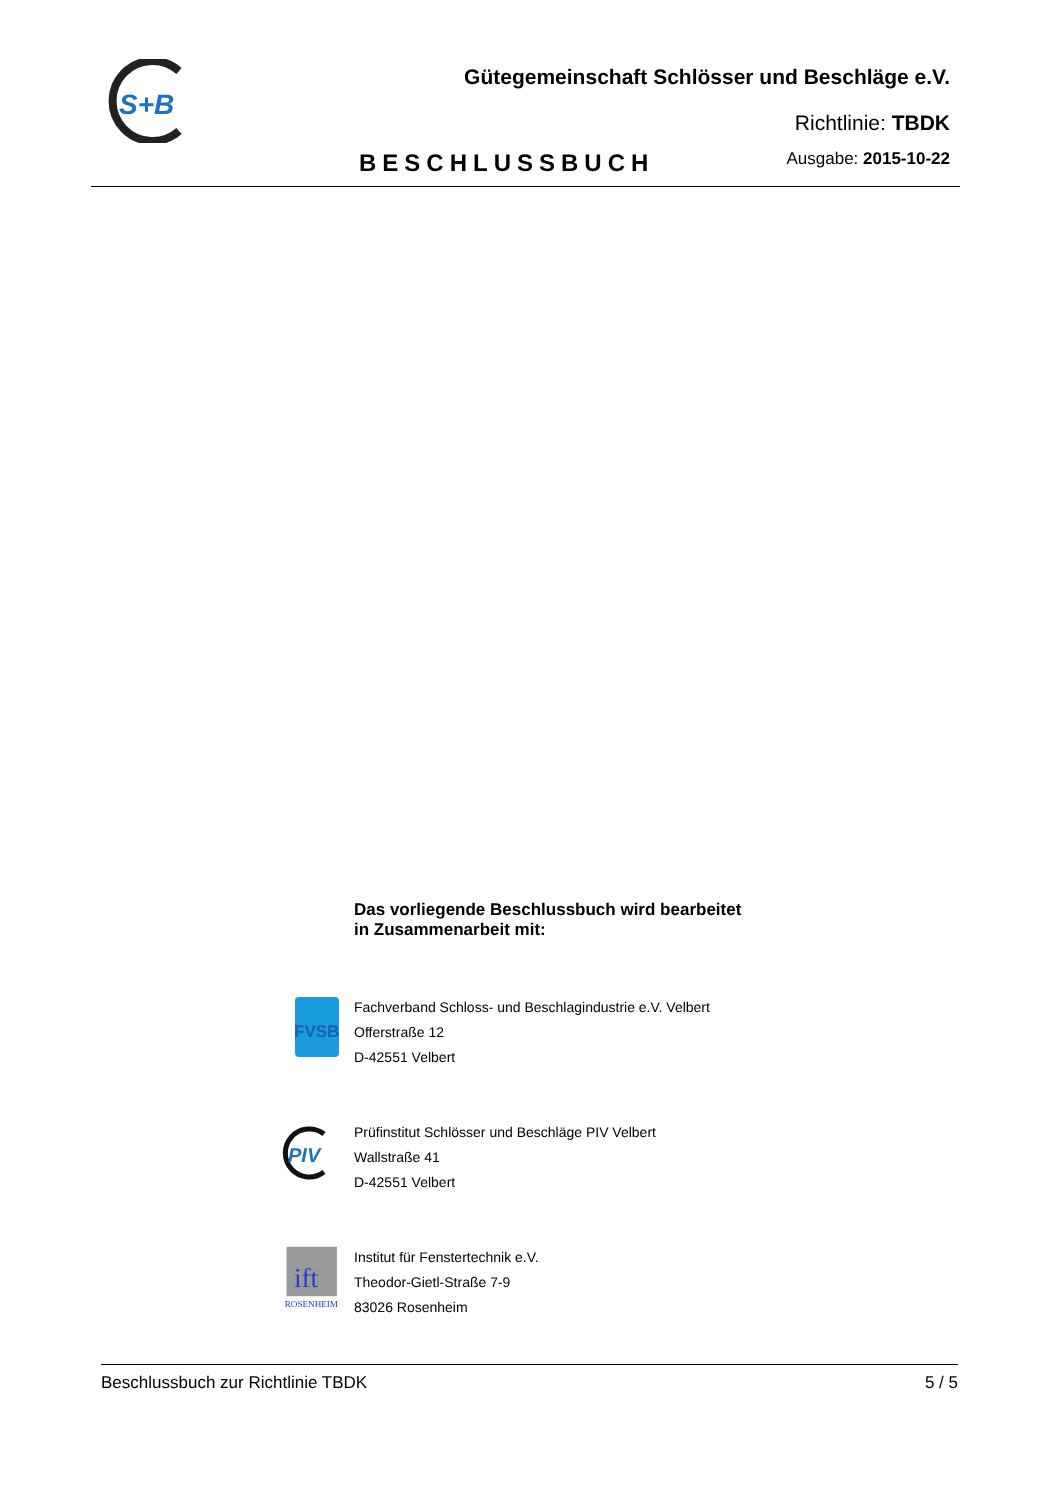S+B
Gütegemeinschaft Schlösser und Beschläge e.V.
Richtlinie: TBDK
BESCHLUSSBUCH Ausgabe: 2015-10-22
Das vorliegende Beschlussbuch wird bearbeitet
in Zusammenarbeit mit:
FVSB
Fachverband Schloss- und Beschlagindustrie e.V. Velbert
Offerstraße 12
D-42551 Velbert
PIV
Prüfinstitut Schlösser und Beschläge PIV Velbert
Wallstraße 41
D-42551 Velbert
ift
ROSENHEIM
Institut für Fenstertechnik e.V.
Theodor-Gietl-Straße 7-9
83026 Rosenheim
Beschlussbuch zur Richtlinie TBDK 5 / 5